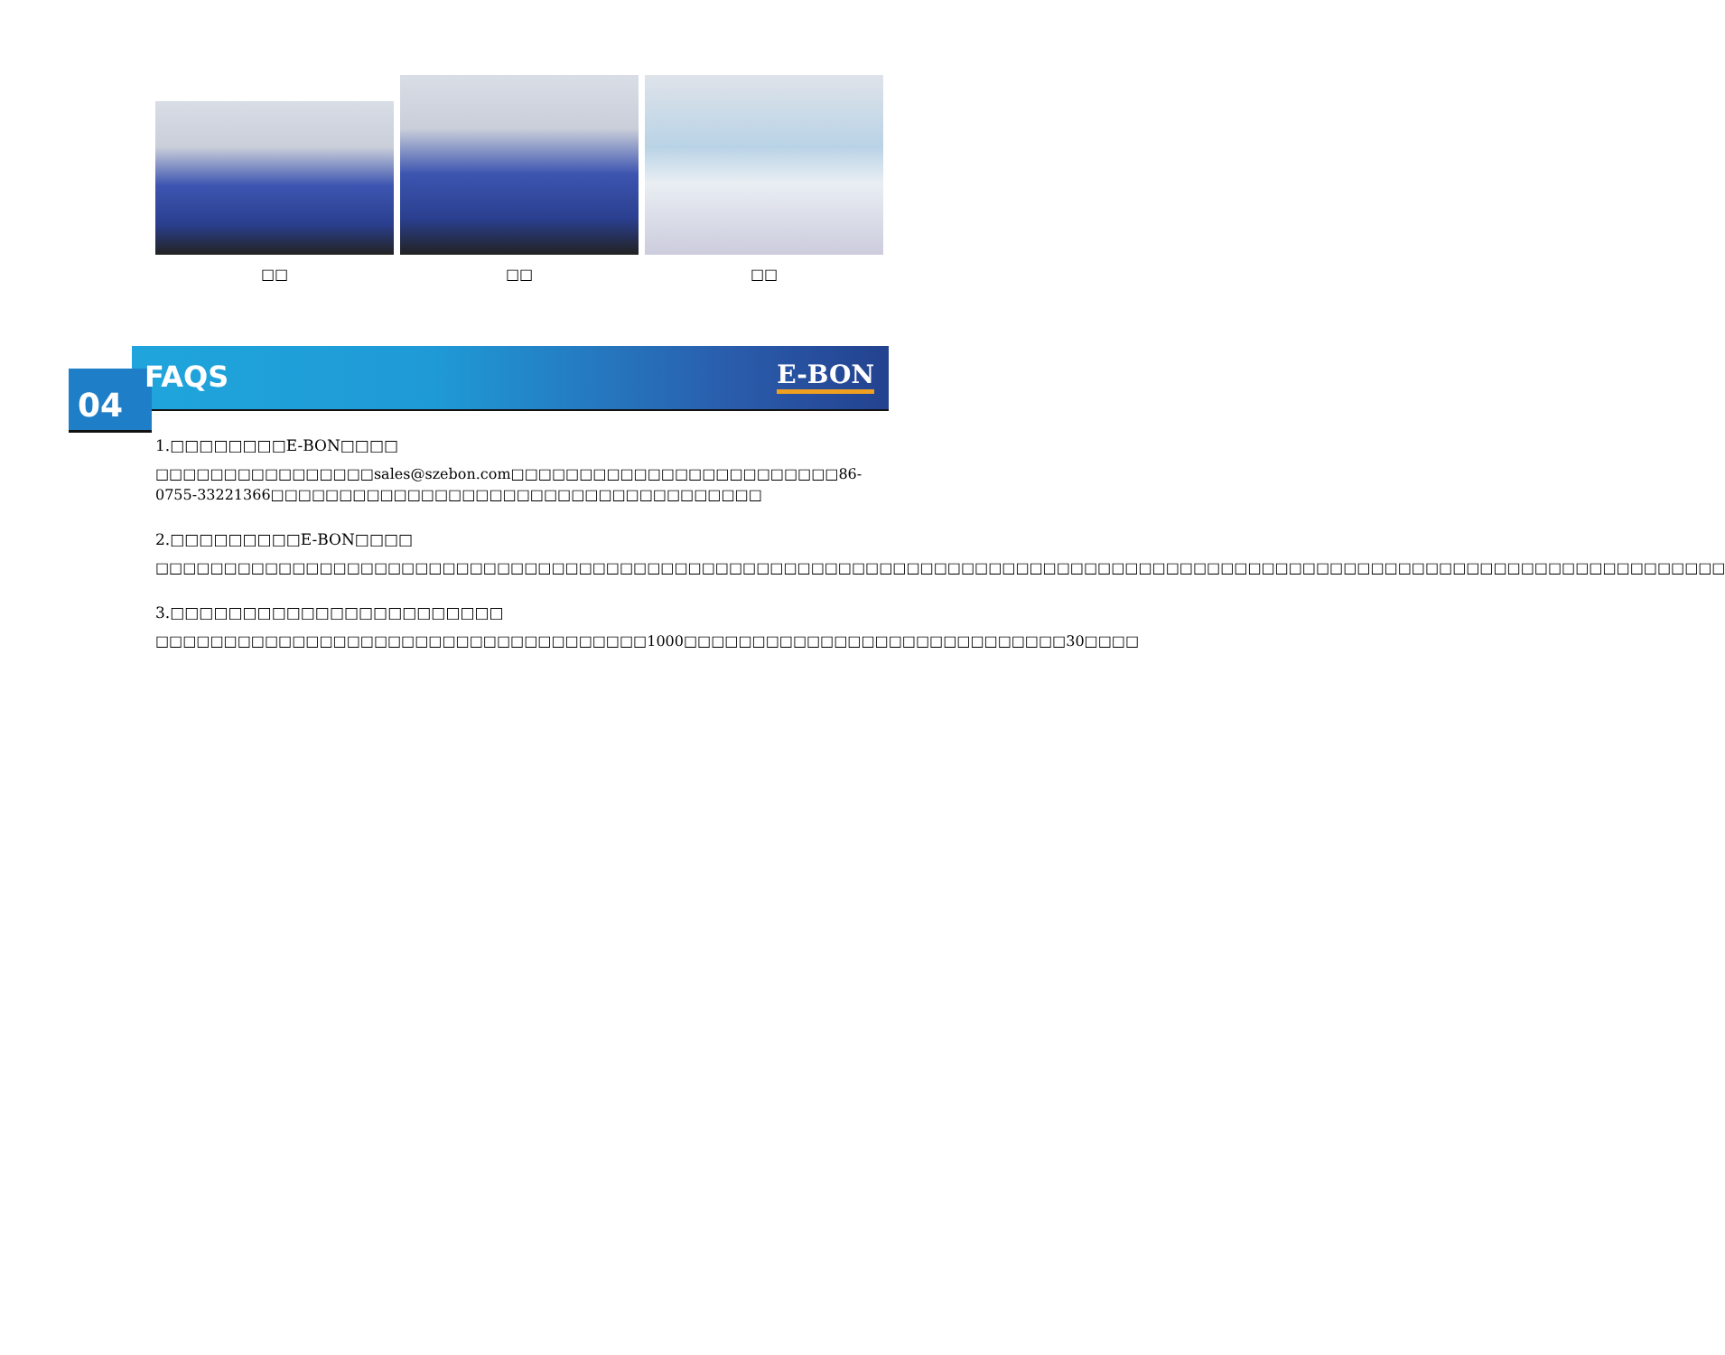□□
□□
□□
FAQS E-BON
04
1.□□□□□□□□E-BON□□□□
□□□□□□□□□□□□□□□□sales@szebon.com□□□□□□□□□□□□□□□□□□□□□□□□86-0755-33221366□□□□□□□□□□□□□□□□□□□□□□□□□□□□□□□□□□□□
2.□□□□□□□□□E-BON□□□□
□□□□□□□□□□□□□□□□□□□□□□□□□□□□□□□□□□□□□□□□□□□□□□□□□□□□□□□□□□□□□□□□□□□□□□□□□□□□□□□□□□□□□□□□□□□□□□□□□□□□□□□□□□□□□□□□□□□
3.□□□□□□□□□□□□□□□□□□□□□□□
□□□□□□□□□□□□□□□□□□□□□□□□□□□□□□□□□□□□1000□□□□□□□□□□□□□□□□□□□□□□□□□□□□30□□□□